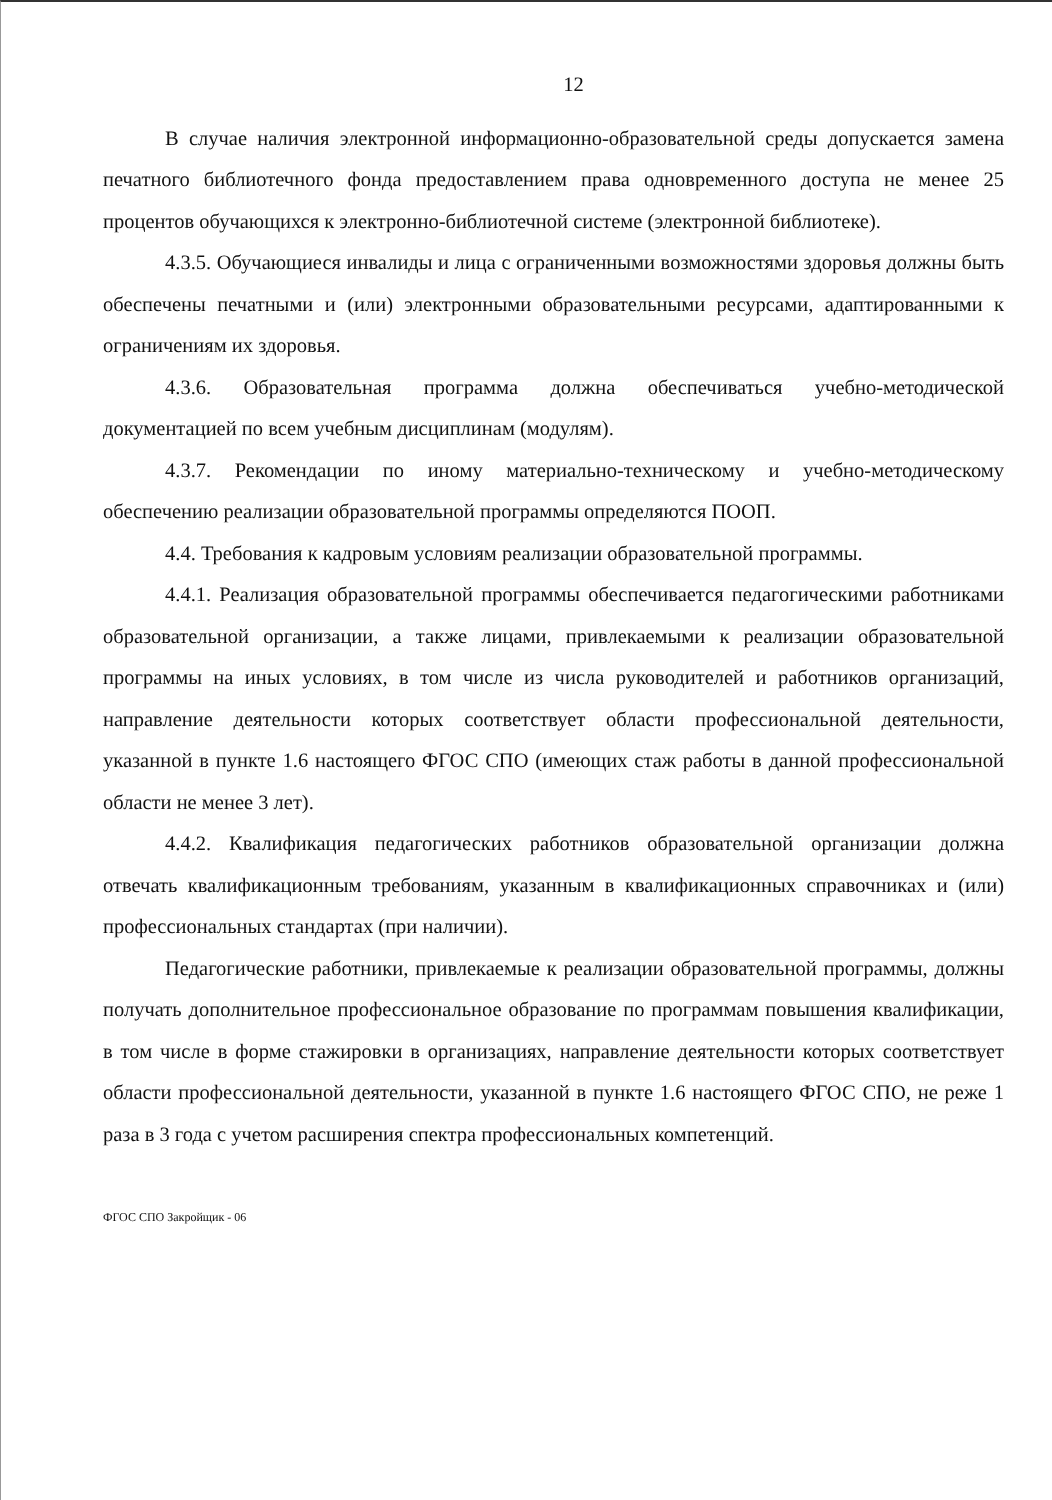12
В случае наличия электронной информационно-образовательной среды допускается замена печатного библиотечного фонда предоставлением права одновременного доступа не менее 25 процентов обучающихся к электронно-библиотечной системе (электронной библиотеке).
4.3.5. Обучающиеся инвалиды и лица с ограниченными возможностями здоровья должны быть обеспечены печатными и (или) электронными образовательными ресурсами, адаптированными к ограничениям их здоровья.
4.3.6. Образовательная программа должна обеспечиваться учебно-методической документацией по всем учебным дисциплинам (модулям).
4.3.7. Рекомендации по иному материально-техническому и учебно-методическому обеспечению реализации образовательной программы определяются ПООП.
4.4. Требования к кадровым условиям реализации образовательной программы.
4.4.1. Реализация образовательной программы обеспечивается педагогическими работниками образовательной организации, а также лицами, привлекаемыми к реализации образовательной программы на иных условиях, в том числе из числа руководителей и работников организаций, направление деятельности которых соответствует области профессиональной деятельности, указанной в пункте 1.6 настоящего ФГОС СПО (имеющих стаж работы в данной профессиональной области не менее 3 лет).
4.4.2. Квалификация педагогических работников образовательной организации должна отвечать квалификационным требованиям, указанным в квалификационных справочниках и (или) профессиональных стандартах (при наличии).
Педагогические работники, привлекаемые к реализации образовательной программы, должны получать дополнительное профессиональное образование по программам повышения квалификации, в том числе в форме стажировки в организациях, направление деятельности которых соответствует области профессиональной деятельности, указанной в пункте 1.6 настоящего ФГОС СПО, не реже 1 раза в 3 года с учетом расширения спектра профессиональных компетенций.
ФГОС СПО Закройщик - 06